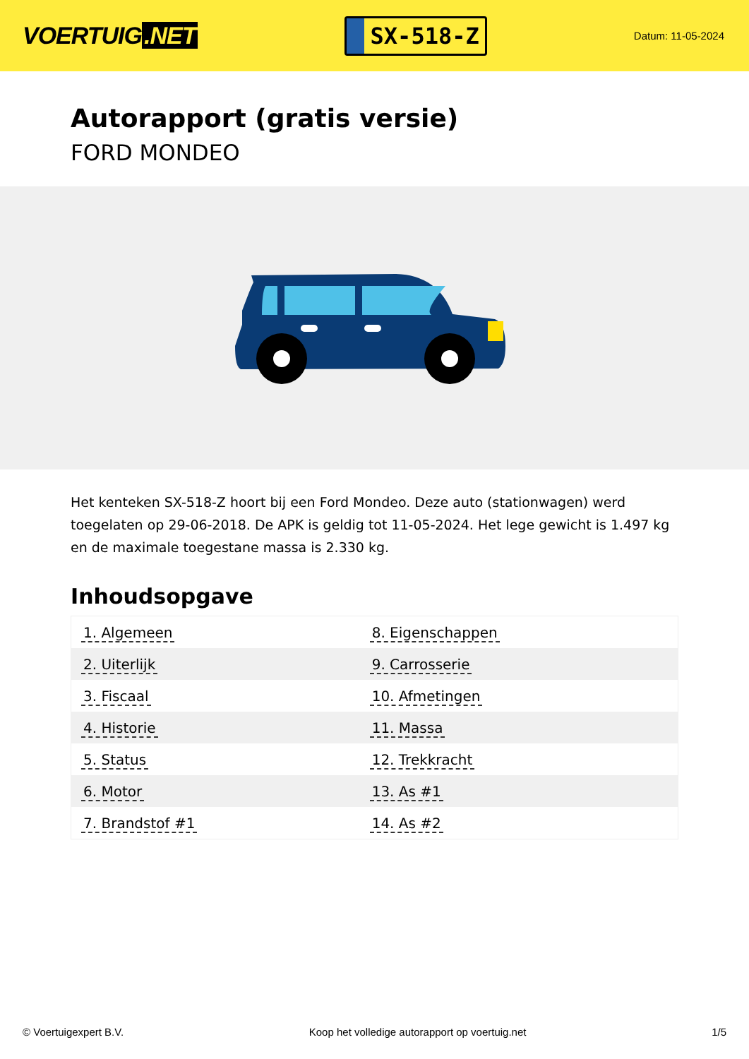VOERTUIG.NET
SX-518-Z
Datum: 11-05-2024
Autorapport (gratis versie)
FORD MONDEO
Het kenteken SX-518-Z hoort bij een Ford Mondeo. Deze auto (stationwagen) werd toegelaten op 29-06-2018. De APK is geldig tot 11-05-2024. Het lege gewicht is 1.497 kg en de maximale toegestane massa is 2.330 kg.
Inhoudsopgave
| 1. Algemeen | 8. Eigenschappen |
| 2. Uiterlijk | 9. Carrosserie |
| 3. Fiscaal | 10. Afmetingen |
| 4. Historie | 11. Massa |
| 5. Status | 12. Trekkracht |
| 6. Motor | 13. As #1 |
| 7. Brandstof #1 | 14. As #2 |
© Voertuigexpert B.V. Koop het volledige autorapport op voertuig.net 1/5